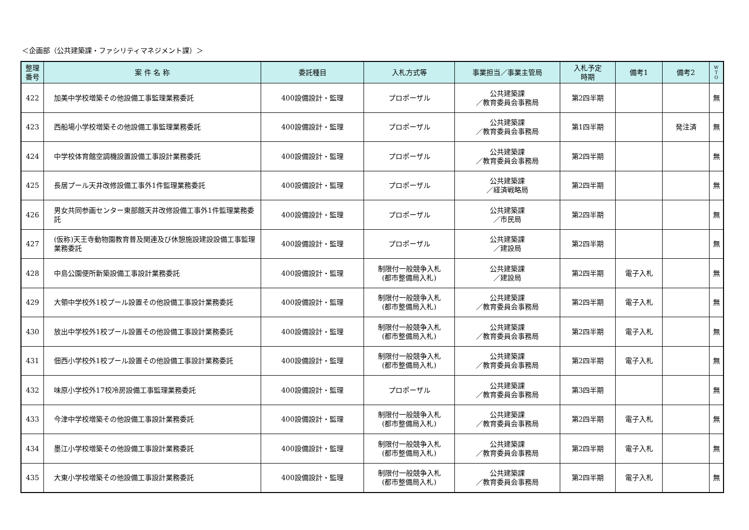＜企画部（公共建築課・ファシリティマネジメント課）＞
| 整理 番号 | 案 件 名 称 | 委託種目 | 入札方式等 | 事業担当／事業主管局 | 入札予定 時期 | 備考1 | 備考2 | W T O |
| --- | --- | --- | --- | --- | --- | --- | --- | --- |
| 422 | 加美中学校増築その他設備工事監理業務委託 | 400設備設計・監理 | プロポーザル | 公共建築課 ／教育委員会事務局 | 第2四半期 | | | 無 |
| 423 | 西船場小学校増築その他設備工事監理業務委託 | 400設備設計・監理 | プロポーザル | 公共建築課 ／教育委員会事務局 | 第1四半期 | | 発注済 | 無 |
| 424 | 中学校体育館空調機設置設備工事設計業務委託 | 400設備設計・監理 | プロポーザル | 公共建築課 ／教育委員会事務局 | 第2四半期 | | | 無 |
| 425 | 長居プール天井改修設備工事外1件監理業務委託 | 400設備設計・監理 | プロポーザル | 公共建築課 ／経済戦略局 | 第2四半期 | | | 無 |
| 426 | 男女共同参画センター東部館天井改修設備工事外1件監理業務委託 | 400設備設計・監理 | プロポーザル | 公共建築課 ／市民局 | 第2四半期 | | | 無 |
| 427 | (仮称)天王寺動物園教育普及関連及び休憩施設建設設備工事監理業務委託 | 400設備設計・監理 | プロポーザル | 公共建築課 ／建設局 | 第2四半期 | | | 無 |
| 428 | 中島公園便所新築設備工事設計業務委託 | 400設備設計・監理 | 制限付一般競争入札 (都市整備局入札) | 公共建築課 ／建設局 | 第2四半期 | 電子入札 | | 無 |
| 429 | 大領中学校外1校プール設置その他設備工事設計業務委託 | 400設備設計・監理 | 制限付一般競争入札 (都市整備局入札) | 公共建築課 ／教育委員会事務局 | 第2四半期 | 電子入札 | | 無 |
| 430 | 放出中学校外1校プール設置その他設備工事設計業務委託 | 400設備設計・監理 | 制限付一般競争入札 (都市整備局入札) | 公共建築課 ／教育委員会事務局 | 第2四半期 | 電子入札 | | 無 |
| 431 | 佃西小学校外1校プール設置その他設備工事設計業務委託 | 400設備設計・監理 | 制限付一般競争入札 (都市整備局入札) | 公共建築課 ／教育委員会事務局 | 第2四半期 | 電子入札 | | 無 |
| 432 | 味原小学校外17校冷房設備工事監理業務委託 | 400設備設計・監理 | プロポーザル | 公共建築課 ／教育委員会事務局 | 第3四半期 | | | 無 |
| 433 | 今津中学校増築その他設備工事設計業務委託 | 400設備設計・監理 | 制限付一般競争入札 (都市整備局入札) | 公共建築課 ／教育委員会事務局 | 第2四半期 | 電子入札 | | 無 |
| 434 | 墨江小学校増築その他設備工事設計業務委託 | 400設備設計・監理 | 制限付一般競争入札 (都市整備局入札) | 公共建築課 ／教育委員会事務局 | 第2四半期 | 電子入札 | | 無 |
| 435 | 大東小学校増築その他設備工事設計業務委託 | 400設備設計・監理 | 制限付一般競争入札 (都市整備局入札) | 公共建築課 ／教育委員会事務局 | 第2四半期 | 電子入札 | | 無 |